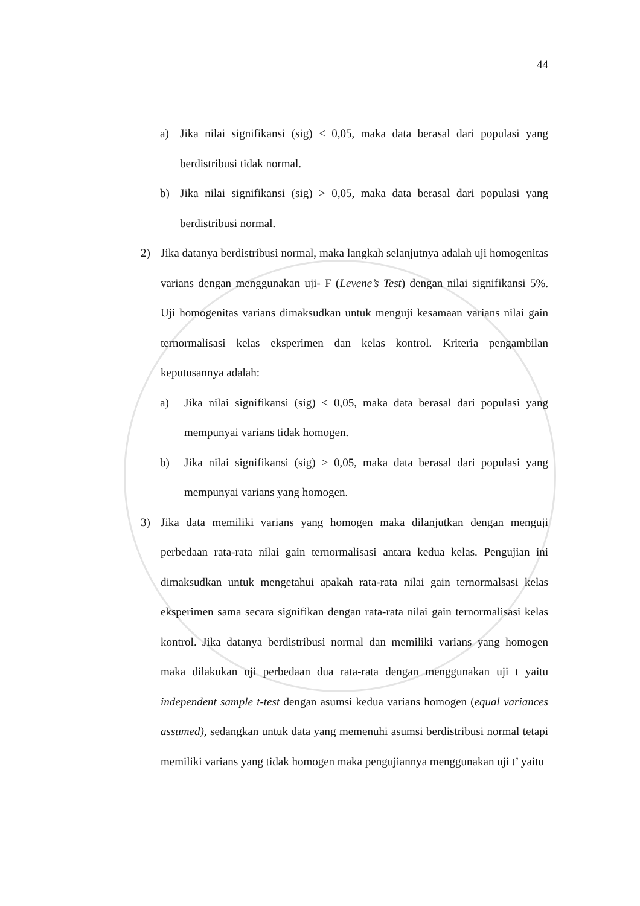44
a) Jika nilai signifikansi (sig) < 0,05, maka data berasal dari populasi yang berdistribusi tidak normal.
b) Jika nilai signifikansi (sig) > 0,05, maka data berasal dari populasi yang berdistribusi normal.
2) Jika datanya berdistribusi normal, maka langkah selanjutnya adalah uji homogenitas varians dengan menggunakan uji- F (Levene’s Test) dengan nilai signifikansi 5%. Uji homogenitas varians dimaksudkan untuk menguji kesamaan varians nilai gain ternormalisasi kelas eksperimen dan kelas kontrol. Kriteria pengambilan keputusannya adalah:
a) Jika nilai signifikansi (sig) < 0,05, maka data berasal dari populasi yang mempunyai varians tidak homogen.
b) Jika nilai signifikansi (sig) > 0,05, maka data berasal dari populasi yang mempunyai varians yang homogen.
3) Jika data memiliki varians yang homogen maka dilanjutkan dengan menguji perbedaan rata-rata nilai gain ternormalisasi antara kedua kelas. Pengujian ini dimaksudkan untuk mengetahui apakah rata-rata nilai gain ternormalsasi kelas eksperimen sama secara signifikan dengan rata-rata nilai gain ternormalisasi kelas kontrol. Jika datanya berdistribusi normal dan memiliki varians yang homogen maka dilakukan uji perbedaan dua rata-rata dengan menggunakan uji t yaitu independent sample t-test dengan asumsi kedua varians homogen (equal variances assumed), sedangkan untuk data yang memenuhi asumsi berdistribusi normal tetapi memiliki varians yang tidak homogen maka pengujiannya menggunakan uji t’ yaitu